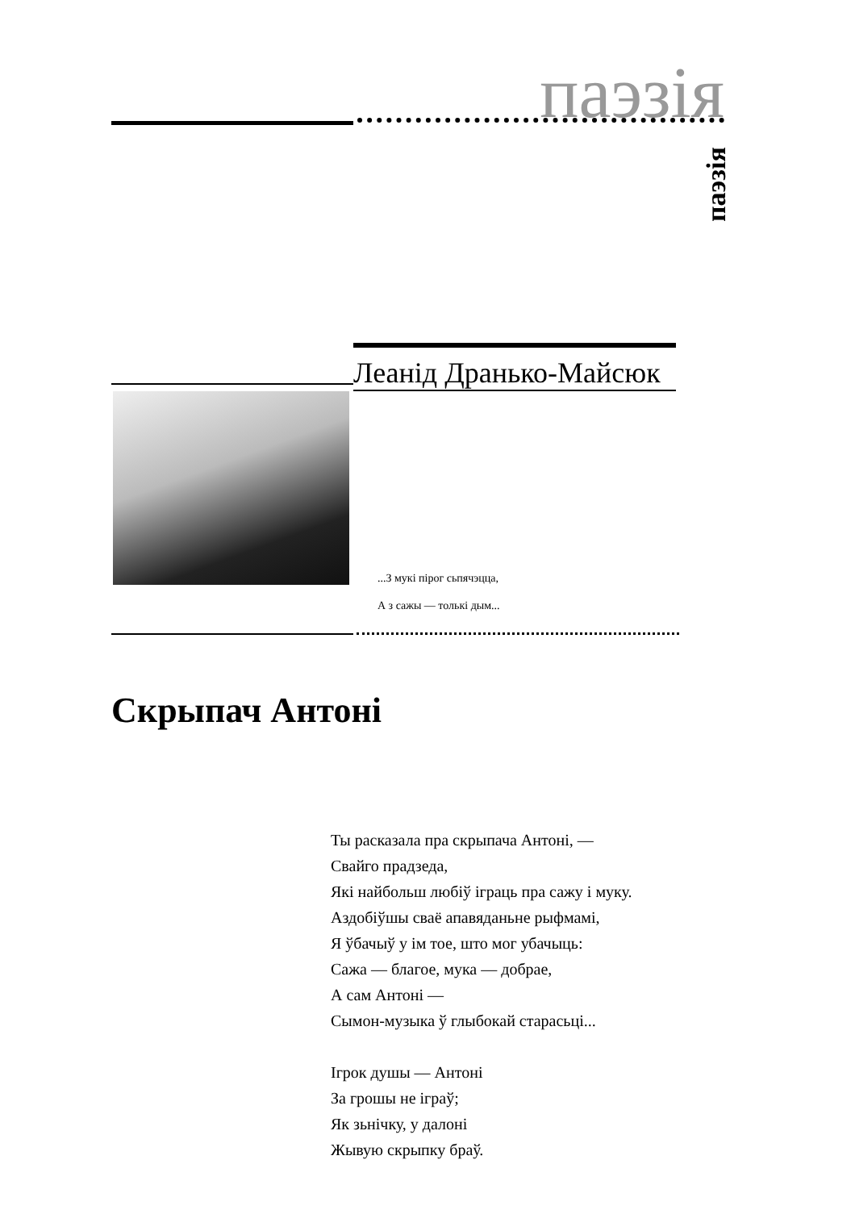паэзія
паэзія
Леанід Дранько-Майсюк
...З мукі пірог сьпячэцца,
А з сажы — толькі дым...
Скрыпач Антоні
Ты расказала пра скрыпача Антоні, —
Свайго прадзеда,
Які найбольш любіў іграць пра сажу і муку.
Аздобіўшы сваё апавяданьне рыфмамі,
Я ўбачыў у ім тое, што мог убачыць:
Сажа — благое, мука — добрае,
А сам Антоні —
Сымон-музыка ў глыбокай старасьці...
Ігрок душы — Антоні
За грошы не іграў;
Як зьнічку, у далоні
Жывую скрыпку браў.